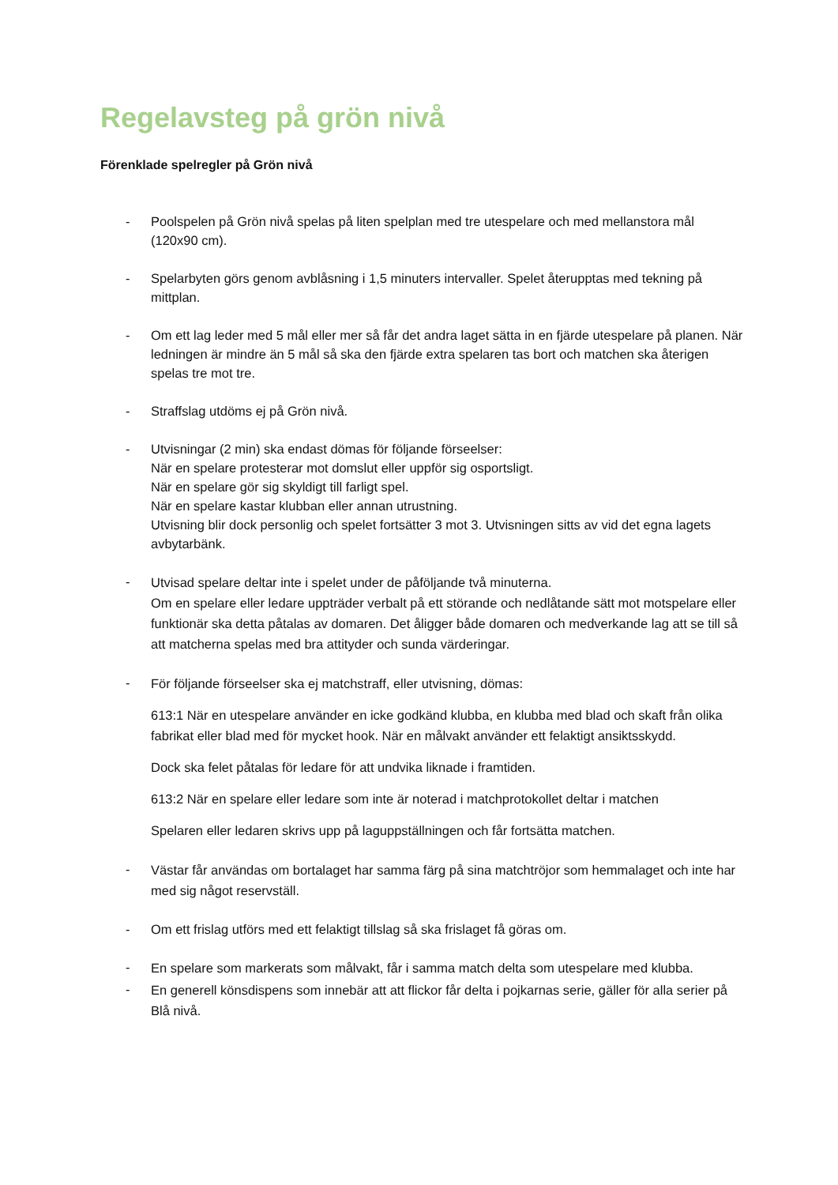Regelavsteg på grön nivå
Förenklade spelregler på Grön nivå
- Poolspelen på Grön nivå spelas på liten spelplan med tre utespelare och med mellanstora mål (120x90 cm).
- Spelarbyten görs genom avblåsning i 1,5 minuters intervaller. Spelet återupptas med tekning på mittplan.
- Om ett lag leder med 5 mål eller mer så får det andra laget sätta in en fjärde utespelare på planen. När ledningen är mindre än 5 mål så ska den fjärde extra spelaren tas bort och matchen ska återigen spelas tre mot tre.
- Straffslag utdöms ej på Grön nivå.
- Utvisningar (2 min) ska endast dömas för följande förseelser:
När en spelare protesterar mot domslut eller uppför sig osportsligt.
När en spelare gör sig skyldigt till farligt spel.
När en spelare kastar klubban eller annan utrustning.
Utvisning blir dock personlig och spelet fortsätter 3 mot 3. Utvisningen sitts av vid det egna lagets avbytarbänk.
-
Utvisad spelare deltar inte i spelet under de påföljande två minuterna.
Om en spelare eller ledare uppträder verbalt på ett störande och nedlåtande sätt mot motspelare eller funktionär ska detta påtalas av domaren. Det åligger både domaren och medverkande lag att se till så att matcherna spelas med bra attityder och sunda värderingar.
-
För följande förseelser ska ej matchstraff, eller utvisning, dömas:
613:1 När en utespelare använder en icke godkänd klubba, en klubba med blad och skaft från olika fabrikat eller blad med för mycket hook. När en målvakt använder ett felaktigt ansiktsskydd.
Dock ska felet påtalas för ledare för att undvika liknade i framtiden.
613:2 När en spelare eller ledare som inte är noterad i matchprotokollet deltar i matchen
Spelaren eller ledaren skrivs upp på laguppställningen och får fortsätta matchen.
-
Västar får användas om bortalaget har samma färg på sina matchtröjor som hemmalaget och inte har med sig något reservställ.
- Om ett frislag utförs med ett felaktigt tillslag så ska frislaget få göras om.
-
En spelare som markerats som målvakt, får i samma match delta som utespelare med klubba.
-
En generell könsdispens som innebär att att flickor får delta i pojkarnas serie, gäller för alla serier på Blå nivå.